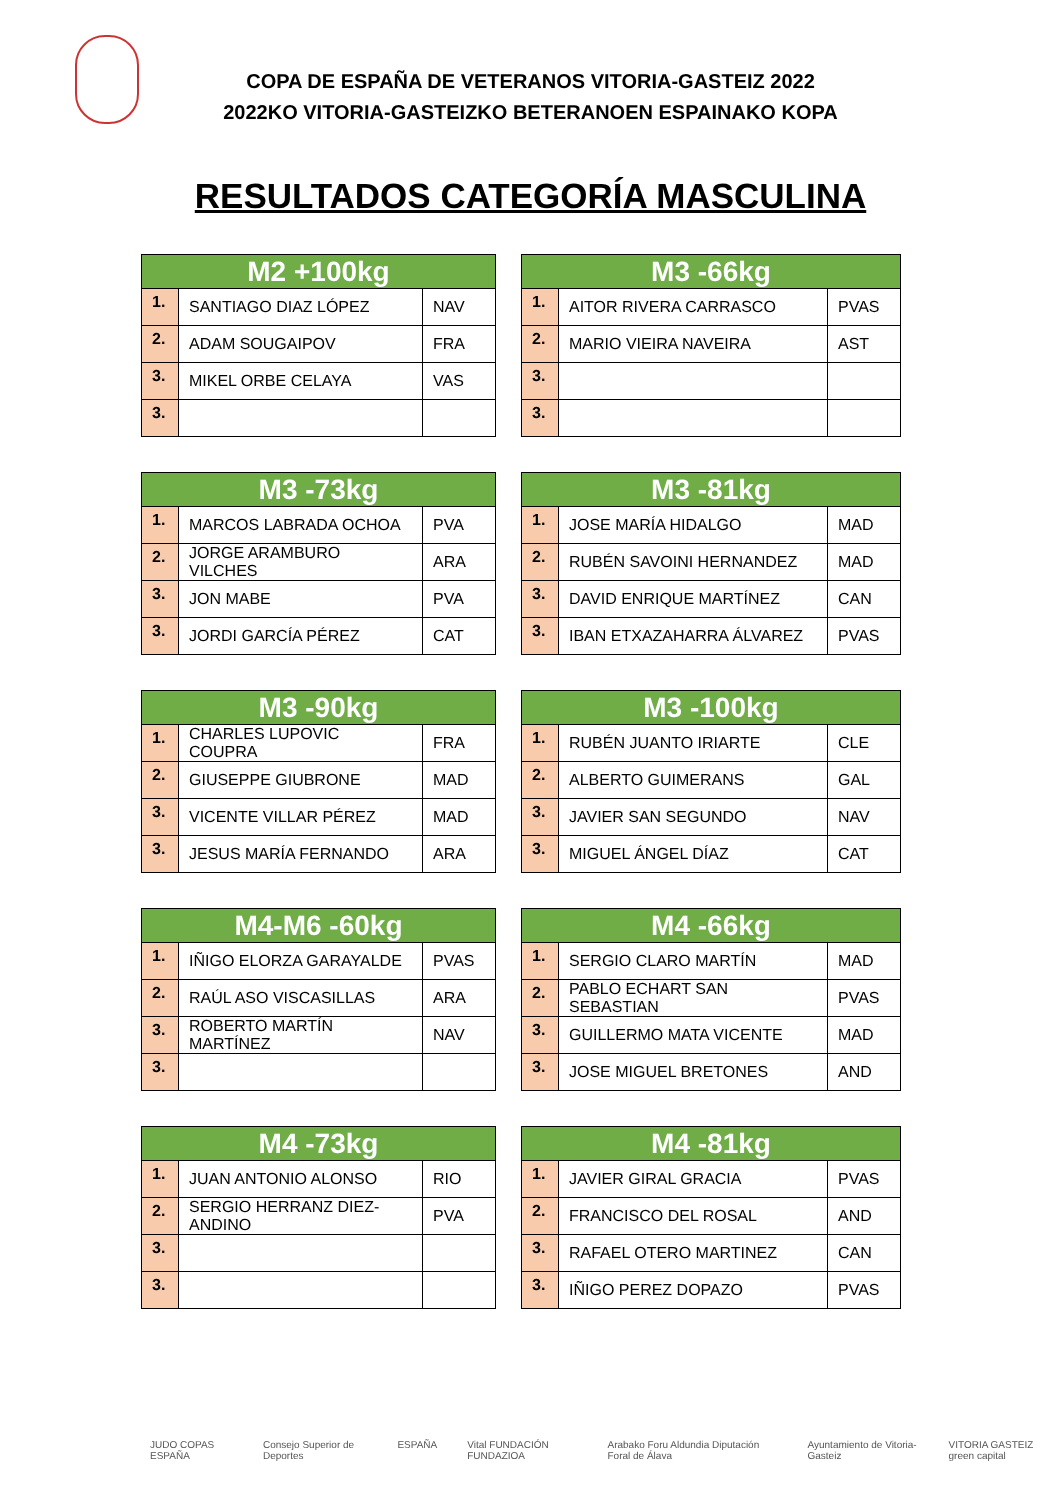COPA DE ESPAÑA DE VETERANOS VITORIA-GASTEIZ 2022
2022KO VITORIA-GASTEIZKO BETERANOEN ESPAINAKO KOPA
RESULTADOS CATEGORÍA MASCULINA
| M2 +100kg | | |
| --- | --- | --- |
| 1. | SANTIAGO DIAZ LÓPEZ | NAV |
| 2. | ADAM SOUGAIPOV | FRA |
| 3. | MIKEL ORBE CELAYA | VAS |
| 3. | | |
| M3 -66kg | | |
| --- | --- | --- |
| 1. | AITOR RIVERA CARRASCO | PVAS |
| 2. | MARIO VIEIRA NAVEIRA | AST |
| 3. | | |
| 3. | | |
| M3 -73kg | | |
| --- | --- | --- |
| 1. | MARCOS LABRADA OCHOA | PVA |
| 2. | JORGE ARAMBURO VILCHES | ARA |
| 3. | JON MABE | PVA |
| 3. | JORDI GARCÍA PÉREZ | CAT |
| M3 -81kg | | |
| --- | --- | --- |
| 1. | JOSE MARÍA HIDALGO | MAD |
| 2. | RUBÉN SAVOINI HERNANDEZ | MAD |
| 3. | DAVID ENRIQUE MARTÍNEZ | CAN |
| 3. | IBAN ETXAZAHARRA ÁLVAREZ | PVAS |
| M3 -90kg | | |
| --- | --- | --- |
| 1. | CHARLES LUPOVIC COUPRA | FRA |
| 2. | GIUSEPPE GIUBRONE | MAD |
| 3. | VICENTE VILLAR PÉREZ | MAD |
| 3. | JESUS MARÍA FERNANDO | ARA |
| M3 -100kg | | |
| --- | --- | --- |
| 1. | RUBÉN JUANTO IRIARTE | CLE |
| 2. | ALBERTO GUIMERANS | GAL |
| 3. | JAVIER SAN SEGUNDO | NAV |
| 3. | MIGUEL ÁNGEL DÍAZ | CAT |
| M4-M6 -60kg | | |
| --- | --- | --- |
| 1. | IÑIGO ELORZA GARAYALDE | PVAS |
| 2. | RAÚL ASO VISCASILLAS | ARA |
| 3. | ROBERTO MARTÍN MARTÍNEZ | NAV |
| 3. | | |
| M4 -66kg | | |
| --- | --- | --- |
| 1. | SERGIO CLARO MARTÍN | MAD |
| 2. | PABLO ECHART SAN SEBASTIAN | PVAS |
| 3. | GUILLERMO MATA VICENTE | MAD |
| 3. | JOSE MIGUEL BRETONES | AND |
| M4 -73kg | | |
| --- | --- | --- |
| 1. | JUAN ANTONIO ALONSO | RIO |
| 2. | SERGIO HERRANZ DIEZ-ANDINO | PVA |
| 3. | | |
| 3. | | |
| M4 -81kg | | |
| --- | --- | --- |
| 1. | JAVIER GIRAL GRACIA | PVAS |
| 2. | FRANCISCO DEL ROSAL | AND |
| 3. | RAFAEL OTERO MARTINEZ | CAN |
| 3. | IÑIGO PEREZ DOPAZO | PVAS |
JUDO COPAS ESPAÑA Consejo Superior de Deportes ESPAÑA Vital FUNDACIÓN FUNDAZIOA Arabako Foru Aldundia Diputación Foral de Álava Ayuntamiento de Vitoria-Gasteiz VITORIA GASTEIZ green capital